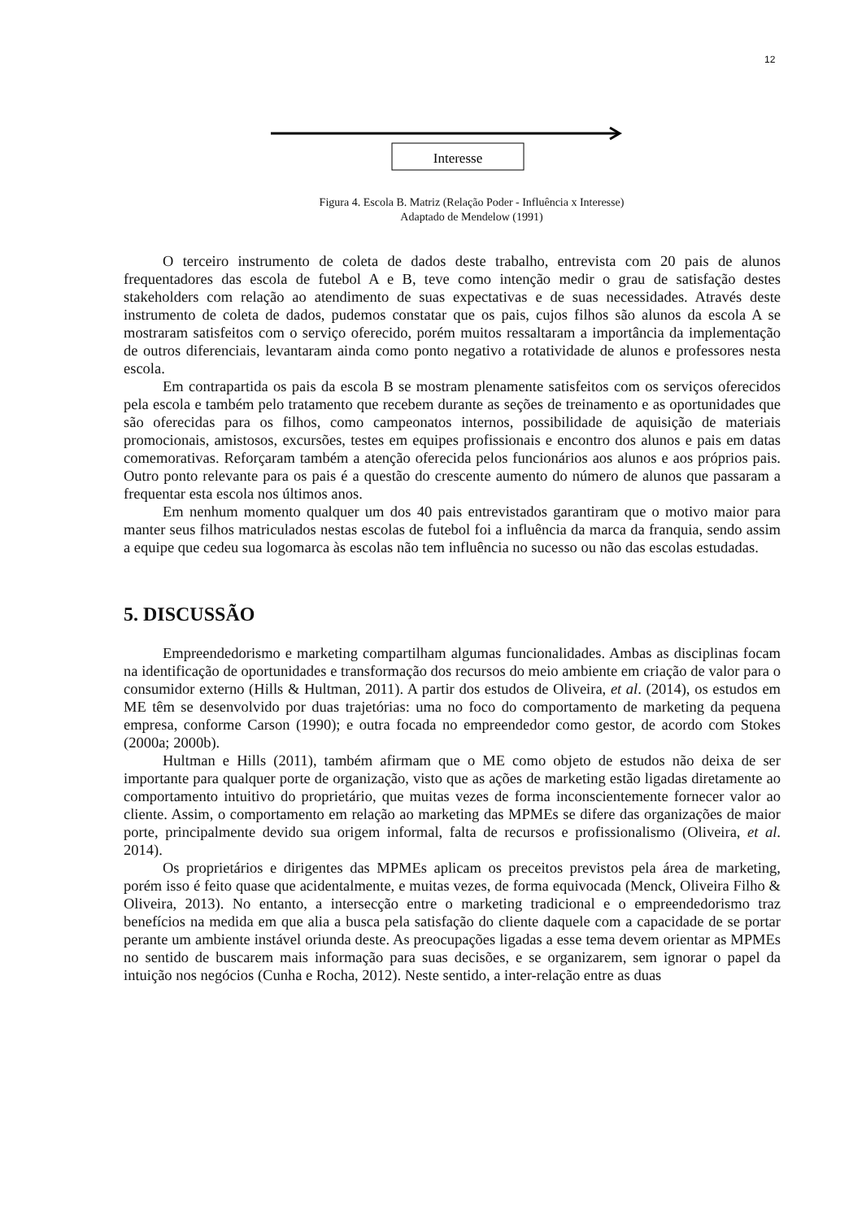12
Interesse
Figura 4. Escola B. Matriz (Relação Poder - Influência x Interesse)
Adaptado de Mendelow (1991)
O terceiro instrumento de coleta de dados deste trabalho, entrevista com 20 pais de alunos frequentadores das escola de futebol A e B, teve como intenção medir o grau de satisfação destes stakeholders com relação ao atendimento de suas expectativas e de suas necessidades. Através deste instrumento de coleta de dados, pudemos constatar que os pais, cujos filhos são alunos da escola A se mostraram satisfeitos com o serviço oferecido, porém muitos ressaltaram a importância da implementação de outros diferenciais, levantaram ainda como ponto negativo a rotatividade de alunos e professores nesta escola.
Em contrapartida os pais da escola B se mostram plenamente satisfeitos com os serviços oferecidos pela escola e também pelo tratamento que recebem durante as seções de treinamento e as oportunidades que são oferecidas para os filhos, como campeonatos internos, possibilidade de aquisição de materiais promocionais, amistosos, excursões, testes em equipes profissionais e encontro dos alunos e pais em datas comemorativas. Reforçaram também a atenção oferecida pelos funcionários aos alunos e aos próprios pais. Outro ponto relevante para os pais é a questão do crescente aumento do número de alunos que passaram a frequentar esta escola nos últimos anos.
Em nenhum momento qualquer um dos 40 pais entrevistados garantiram que o motivo maior para manter seus filhos matriculados nestas escolas de futebol foi a influência da marca da franquia, sendo assim a equipe que cedeu sua logomarca às escolas não tem influência no sucesso ou não das escolas estudadas.
5. DISCUSSÃO
Empreendedorismo e marketing compartilham algumas funcionalidades. Ambas as disciplinas focam na identificação de oportunidades e transformação dos recursos do meio ambiente em criação de valor para o consumidor externo (Hills & Hultman, 2011). A partir dos estudos de Oliveira, et al. (2014), os estudos em ME têm se desenvolvido por duas trajetórias: uma no foco do comportamento de marketing da pequena empresa, conforme Carson (1990); e outra focada no empreendedor como gestor, de acordo com Stokes (2000a; 2000b).
Hultman e Hills (2011), também afirmam que o ME como objeto de estudos não deixa de ser importante para qualquer porte de organização, visto que as ações de marketing estão ligadas diretamente ao comportamento intuitivo do proprietário, que muitas vezes de forma inconscientemente fornecer valor ao cliente. Assim, o comportamento em relação ao marketing das MPMEs se difere das organizações de maior porte, principalmente devido sua origem informal, falta de recursos e profissionalismo (Oliveira, et al. 2014).
Os proprietários e dirigentes das MPMEs aplicam os preceitos previstos pela área de marketing, porém isso é feito quase que acidentalmente, e muitas vezes, de forma equivocada (Menck, Oliveira Filho & Oliveira, 2013). No entanto, a intersecção entre o marketing tradicional e o empreendedorismo traz benefícios na medida em que alia a busca pela satisfação do cliente daquele com a capacidade de se portar perante um ambiente instável oriunda deste. As preocupações ligadas a esse tema devem orientar as MPMEs no sentido de buscarem mais informação para suas decisões, e se organizarem, sem ignorar o papel da intuição nos negócios (Cunha e Rocha, 2012). Neste sentido, a inter-relação entre as duas